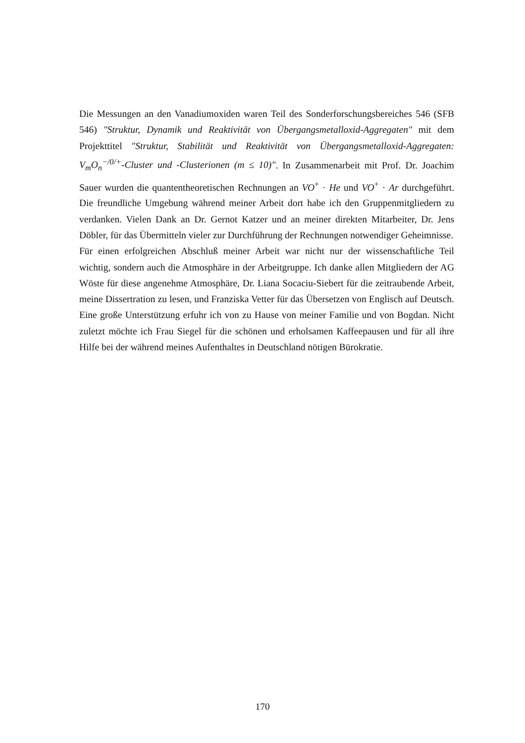Die Messungen an den Vanadiumoxiden waren Teil des Sonderforschungsbereiches 546 (SFB 546) "Struktur, Dynamik und Reaktivität von Übergangsmetalloxid-Aggregaten" mit dem Projekttitel "Struktur, Stabilität und Reaktivität von Übergangsmetalloxid-Aggregaten: V<sub>m</sub>O<sub>n</sub><sup>−/0/+</sup>-Cluster und -Clusterionen (m ≤ 10)". In Zusammenarbeit mit Prof. Dr. Joachim Sauer wurden die quantentheoretischen Rechnungen an VO<sup>+</sup> · He und VO<sup>+</sup> · Ar durchgeführt. Die freundliche Umgebung während meiner Arbeit dort habe ich den Gruppenmitgliedern zu verdanken. Vielen Dank an Dr. Gernot Katzer und an meiner direkten Mitarbeiter, Dr. Jens Döbler, für das Übermitteln vieler zur Durchführung der Rechnungen notwendiger Geheimnisse.
Für einen erfolgreichen Abschluß meiner Arbeit war nicht nur der wissenschaftliche Teil wichtig, sondern auch die Atmosphäre in der Arbeitgruppe. Ich danke allen Mitgliedern der AG Wöste für diese angenehme Atmosphäre, Dr. Liana Socaciu-Siebert für die zeitraubende Arbeit, meine Dissertration zu lesen, und Franziska Vetter für das Übersetzen von Englisch auf Deutsch. Eine große Unterstützung erfuhr ich von zu Hause von meiner Familie und von Bogdan. Nicht zuletzt möchte ich Frau Siegel für die schönen und erholsamen Kaffeepausen und für all ihre Hilfe bei der während meines Aufenthaltes in Deutschland nötigen Bürokratie.
170